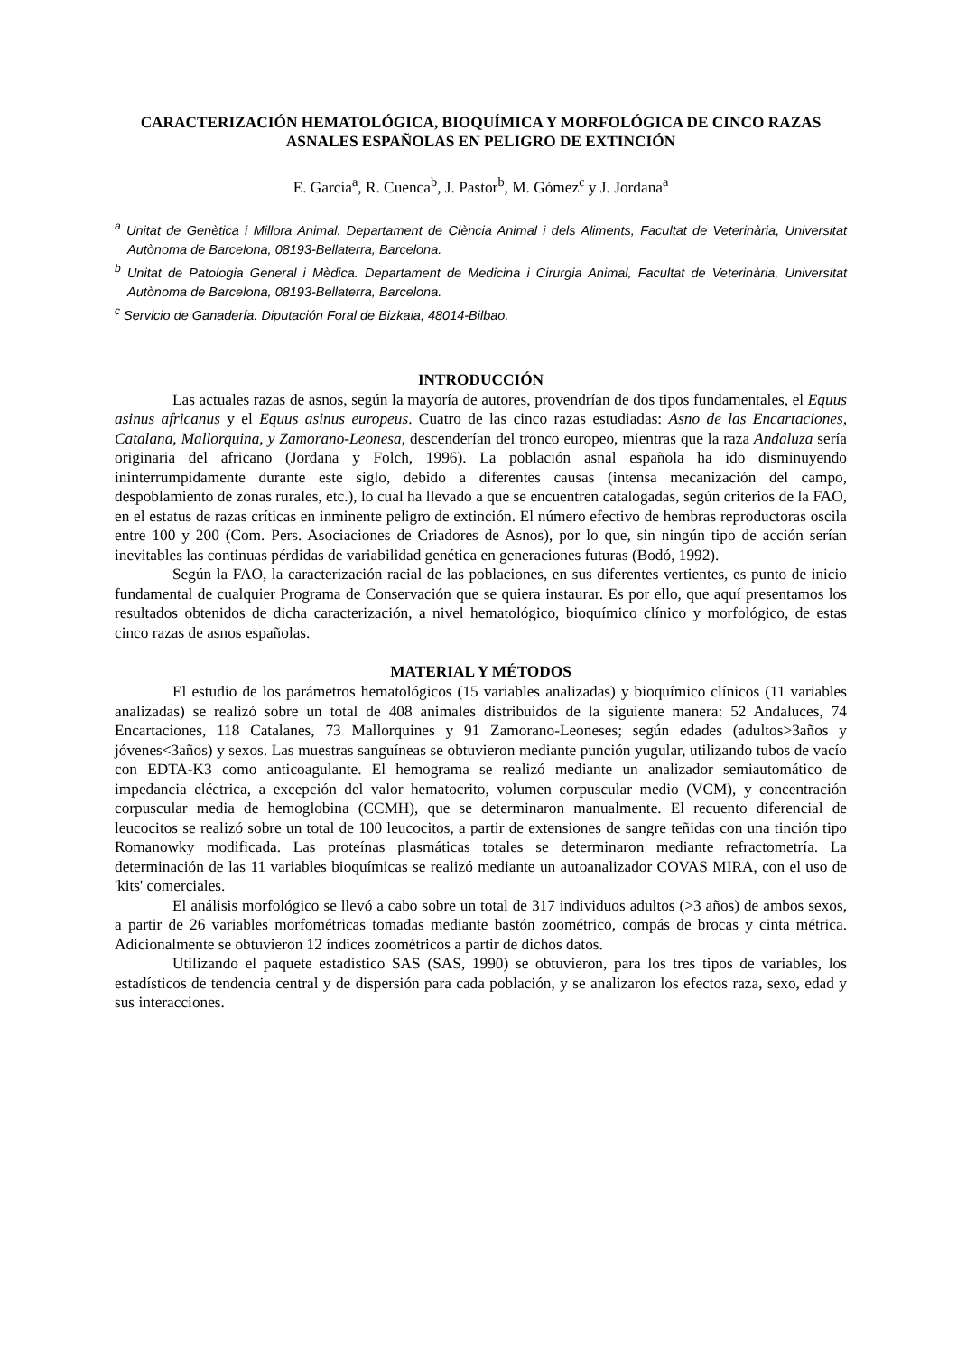CARACTERIZACIÓN HEMATOLÓGICA, BIOQUÍMICA Y MORFOLÓGICA DE CINCO RAZAS ASNALES ESPAÑOLAS EN PELIGRO DE EXTINCIÓN
E. García<sup>a</sup>, R. Cuenca<sup>b</sup>, J. Pastor<sup>b</sup>, M. Gómez<sup>c</sup> y J. Jordana<sup>a</sup>
<sup>a</sup> Unitat de Genètica i Millora Animal. Departament de Ciència Animal i dels Aliments, Facultat de Veterinària, Universitat Autònoma de Barcelona, 08193-Bellaterra, Barcelona.
<sup>b</sup> Unitat de Patologia General i Mèdica. Departament de Medicina i Cirurgia Animal, Facultat de Veterinària, Universitat Autònoma de Barcelona, 08193-Bellaterra, Barcelona.
<sup>c</sup> Servicio de Ganadería. Diputación Foral de Bizkaia, 48014-Bilbao.
INTRODUCCIÓN
Las actuales razas de asnos, según la mayoría de autores, provendrían de dos tipos fundamentales, el Equus asinus africanus y el Equus asinus europeus. Cuatro de las cinco razas estudiadas: Asno de las Encartaciones, Catalana, Mallorquina, y Zamorano-Leonesa, descenderían del tronco europeo, mientras que la raza Andaluza sería originaria del africano (Jordana y Folch, 1996). La población asnal española ha ido disminuyendo ininterrumpidamente durante este siglo, debido a diferentes causas (intensa mecanización del campo, despoblamiento de zonas rurales, etc.), lo cual ha llevado a que se encuentren catalogadas, según criterios de la FAO, en el estatus de razas críticas en inminente peligro de extinción. El número efectivo de hembras reproductoras oscila entre 100 y 200 (Com. Pers. Asociaciones de Criadores de Asnos), por lo que, sin ningún tipo de acción serían inevitables las continuas pérdidas de variabilidad genética en generaciones futuras (Bodó, 1992).
Según la FAO, la caracterización racial de las poblaciones, en sus diferentes vertientes, es punto de inicio fundamental de cualquier Programa de Conservación que se quiera instaurar. Es por ello, que aquí presentamos los resultados obtenidos de dicha caracterización, a nivel hematológico, bioquímico clínico y morfológico, de estas cinco razas de asnos españolas.
MATERIAL Y MÉTODOS
El estudio de los parámetros hematológicos (15 variables analizadas) y bioquímico clínicos (11 variables analizadas) se realizó sobre un total de 408 animales distribuidos de la siguiente manera: 52 Andaluces, 74 Encartaciones, 118 Catalanes, 73 Mallorquines y 91 Zamorano-Leoneses; según edades (adultos>3años y jóvenes<3años) y sexos. Las muestras sanguíneas se obtuvieron mediante punción yugular, utilizando tubos de vacío con EDTA-K3 como anticoagulante. El hemograma se realizó mediante un analizador semiautomático de impedancia eléctrica, a excepción del valor hematocrito, volumen corpuscular medio (VCM), y concentración corpuscular media de hemoglobina (CCMH), que se determinaron manualmente. El recuento diferencial de leucocitos se realizó sobre un total de 100 leucocitos, a partir de extensiones de sangre teñidas con una tinción tipo Romanowky modificada. Las proteínas plasmáticas totales se determinaron mediante refractometría. La determinación de las 11 variables bioquímicas se realizó mediante un autoanalizador COVAS MIRA, con el uso de 'kits' comerciales.
El análisis morfológico se llevó a cabo sobre un total de 317 individuos adultos (>3 años) de ambos sexos, a partir de 26 variables morfométricas tomadas mediante bastón zoométrico, compás de brocas y cinta métrica. Adicionalmente se obtuvieron 12 índices zoométricos a partir de dichos datos.
Utilizando el paquete estadístico SAS (SAS, 1990) se obtuvieron, para los tres tipos de variables, los estadísticos de tendencia central y de dispersión para cada población, y se analizaron los efectos raza, sexo, edad y sus interacciones.